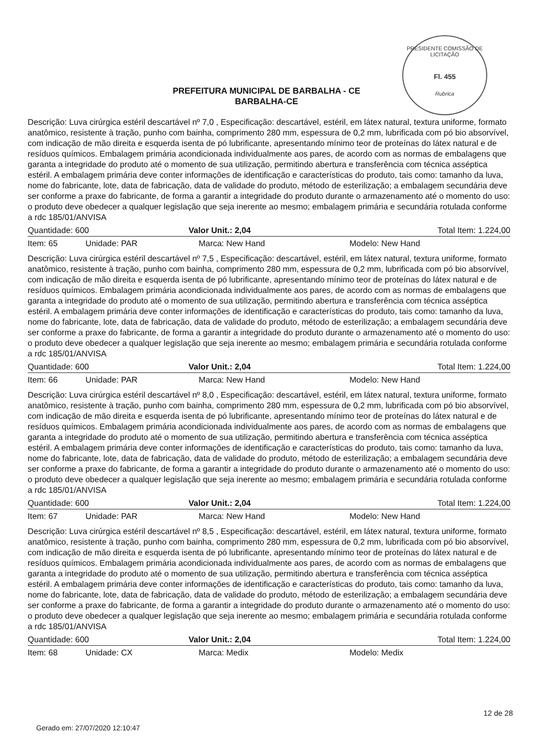PRESIDENTE COMISSÃO DE LICITAÇÃO
Fl. 455
Rubrica
PREFEITURA MUNICIPAL DE BARBALHA - CE
BARBALHA-CE
Descrição: Luva cirúrgica estéril descartável nº 7,0 , Especificação: descartável, estéril, em látex natural, textura uniforme, formato anatômico, resistente à tração, punho com bainha, comprimento 280 mm, espessura de 0,2 mm, lubrificada com pó bio absorvível, com indicação de mão direita e esquerda isenta de pó lubrificante, apresentando mínimo teor de proteínas do látex natural e de resíduos químicos. Embalagem primária acondicionada individualmente aos pares, de acordo com as normas de embalagens que garanta a integridade do produto até o momento de sua utilização, permitindo abertura e transferência com técnica asséptica estéril. A embalagem primária deve conter informações de identificação e características do produto, tais como: tamanho da luva, nome do fabricante, lote, data de fabricação, data de validade do produto, método de esterilização; a embalagem secundária deve ser conforme a praxe do fabricante, de forma a garantir a integridade do produto durante o armazenamento até o momento do uso: o produto deve obedecer a qualquer legislação que seja inerente ao mesmo; embalagem primária e secundária rotulada conforme a rdc 185/01/ANVISA
Quantidade: 600 Valor Unit.: 2,04 Total Item: 1.224,00
Item: 65 Unidade: PAR Marca: New Hand Modelo: New Hand
Descrição: Luva cirúrgica estéril descartável nº 7,5 , Especificação: descartável, estéril, em látex natural, textura uniforme, formato anatômico, resistente à tração, punho com bainha, comprimento 280 mm, espessura de 0,2 mm, lubrificada com pó bio absorvível, com indicação de mão direita e esquerda isenta de pó lubrificante, apresentando mínimo teor de proteínas do látex natural e de resíduos químicos. Embalagem primária acondicionada individualmente aos pares, de acordo com as normas de embalagens que garanta a integridade do produto até o momento de sua utilização, permitindo abertura e transferência com técnica asséptica estéril. A embalagem primária deve conter informações de identificação e características do produto, tais como: tamanho da luva, nome do fabricante, lote, data de fabricação, data de validade do produto, método de esterilização; a embalagem secundária deve ser conforme a praxe do fabricante, de forma a garantir a integridade do produto durante o armazenamento até o momento do uso: o produto deve obedecer a qualquer legislação que seja inerente ao mesmo; embalagem primária e secundária rotulada conforme a rdc 185/01/ANVISA
Quantidade: 600 Valor Unit.: 2,04 Total Item: 1.224,00
Item: 66 Unidade: PAR Marca: New Hand Modelo: New Hand
Descrição: Luva cirúrgica estéril descartável nº 8,0 , Especificação: descartável, estéril, em látex natural, textura uniforme, formato anatômico, resistente à tração, punho com bainha, comprimento 280 mm, espessura de 0,2 mm, lubrificada com pó bio absorvível, com indicação de mão direita e esquerda isenta de pó lubrificante, apresentando mínimo teor de proteínas do látex natural e de resíduos químicos. Embalagem primária acondicionada individualmente aos pares, de acordo com as normas de embalagens que garanta a integridade do produto até o momento de sua utilização, permitindo abertura e transferência com técnica asséptica estéril. A embalagem primária deve conter informações de identificação e características do produto, tais como: tamanho da luva, nome do fabricante, lote, data de fabricação, data de validade do produto, método de esterilização; a embalagem secundária deve ser conforme a praxe do fabricante, de forma a garantir a integridade do produto durante o armazenamento até o momento do uso: o produto deve obedecer a qualquer legislação que seja inerente ao mesmo; embalagem primária e secundária rotulada conforme a rdc 185/01/ANVISA
Quantidade: 600 Valor Unit.: 2,04 Total Item: 1.224,00
Item: 67 Unidade: PAR Marca: New Hand Modelo: New Hand
Descrição: Luva cirúrgica estéril descartável nº 8,5 , Especificação: descartável, estéril, em látex natural, textura uniforme, formato anatômico, resistente à tração, punho com bainha, comprimento 280 mm, espessura de 0,2 mm, lubrificada com pó bio absorvível, com indicação de mão direita e esquerda isenta de pó lubrificante, apresentando mínimo teor de proteínas do látex natural e de resíduos químicos. Embalagem primária acondicionada individualmente aos pares, de acordo com as normas de embalagens que garanta a integridade do produto até o momento de sua utilização, permitindo abertura e transferência com técnica asséptica estéril. A embalagem primária deve conter informações de identificação e características do produto, tais como: tamanho da luva, nome do fabricante, lote, data de fabricação, data de validade do produto, método de esterilização; a embalagem secundária deve ser conforme a praxe do fabricante, de forma a garantir a integridade do produto durante o armazenamento até o momento do uso: o produto deve obedecer a qualquer legislação que seja inerente ao mesmo; embalagem primária e secundária rotulada conforme a rdc 185/01/ANVISA
Quantidade: 600 Valor Unit.: 2,04 Total Item: 1.224,00
Item: 68 Unidade: CX Marca: Medix Modelo: Medix
12 de 28
Gerado em: 27/07/2020 12:10:47